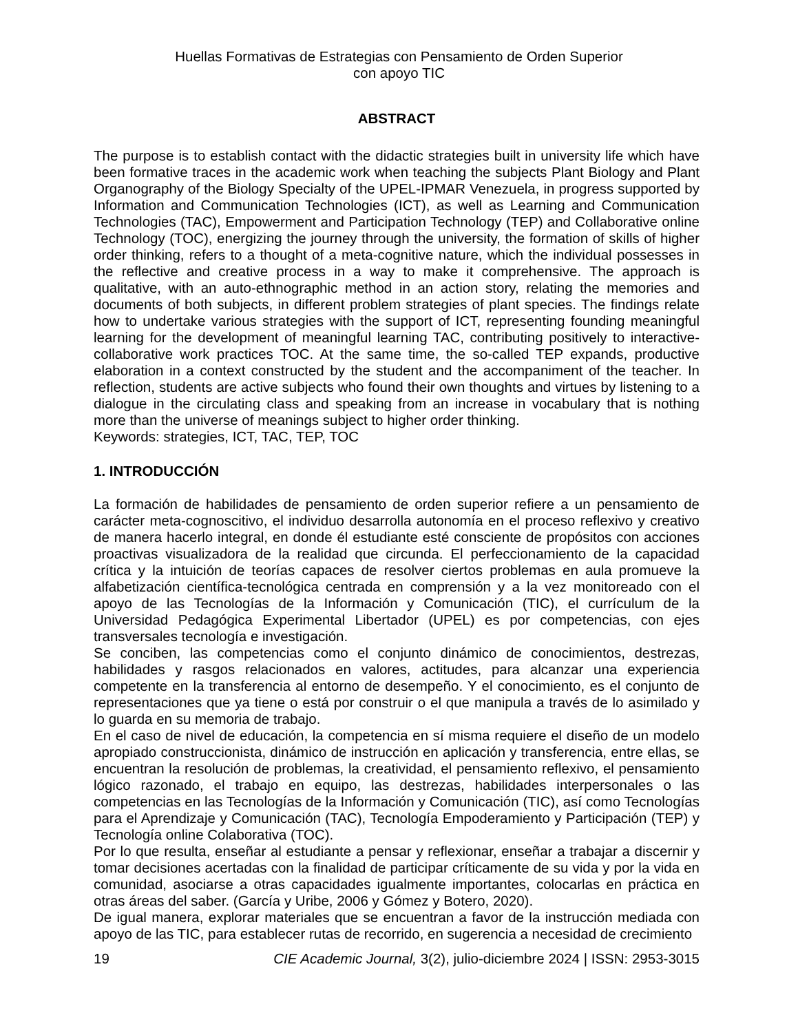Huellas Formativas de Estrategias con Pensamiento de Orden Superior
con apoyo TIC
ABSTRACT
The purpose is to establish contact with the didactic strategies built in university life which have been formative traces in the academic work when teaching the subjects Plant Biology and Plant Organography of the Biology Specialty of the UPEL-IPMAR Venezuela, in progress supported by Information and Communication Technologies (ICT), as well as Learning and Communication Technologies (TAC), Empowerment and Participation Technology (TEP) and Collaborative online Technology (TOC), energizing the journey through the university, the formation of skills of higher order thinking, refers to a thought of a meta-cognitive nature, which the individual possesses in the reflective and creative process in a way to make it comprehensive. The approach is qualitative, with an auto-ethnographic method in an action story, relating the memories and documents of both subjects, in different problem strategies of plant species. The findings relate how to undertake various strategies with the support of ICT, representing founding meaningful learning for the development of meaningful learning TAC, contributing positively to interactive-collaborative work practices TOC. At the same time, the so-called TEP expands, productive elaboration in a context constructed by the student and the accompaniment of the teacher. In reflection, students are active subjects who found their own thoughts and virtues by listening to a dialogue in the circulating class and speaking from an increase in vocabulary that is nothing more than the universe of meanings subject to higher order thinking.
Keywords: strategies, ICT, TAC, TEP, TOC
1. INTRODUCCIÓN
La formación de habilidades de pensamiento de orden superior refiere a un pensamiento de carácter meta-cognoscitivo, el individuo desarrolla autonomía en el proceso reflexivo y creativo de manera hacerlo integral, en donde él estudiante esté consciente de propósitos con acciones proactivas visualizadora de la realidad que circunda. El perfeccionamiento de la capacidad crítica y la intuición de teorías capaces de resolver ciertos problemas en aula promueve la alfabetización científica-tecnológica centrada en comprensión y a la vez monitoreado con el apoyo de las Tecnologías de la Información y Comunicación (TIC), el currículum de la Universidad Pedagógica Experimental Libertador (UPEL) es por competencias, con ejes transversales tecnología e investigación.
Se conciben, las competencias como el conjunto dinámico de conocimientos, destrezas, habilidades y rasgos relacionados en valores, actitudes, para alcanzar una experiencia competente en la transferencia al entorno de desempeño. Y el conocimiento, es el conjunto de representaciones que ya tiene o está por construir o el que manipula a través de lo asimilado y lo guarda en su memoria de trabajo.
En el caso de nivel de educación, la competencia en sí misma requiere el diseño de un modelo apropiado construccionista, dinámico de instrucción en aplicación y transferencia, entre ellas, se encuentran la resolución de problemas, la creatividad, el pensamiento reflexivo, el pensamiento lógico razonado, el trabajo en equipo, las destrezas, habilidades interpersonales o las competencias en las Tecnologías de la Información y Comunicación (TIC), así como Tecnologías para el Aprendizaje y Comunicación (TAC), Tecnología Empoderamiento y Participación (TEP) y Tecnología online Colaborativa (TOC).
Por lo que resulta, enseñar al estudiante a pensar y reflexionar, enseñar a trabajar a discernir y tomar decisiones acertadas con la finalidad de participar críticamente de su vida y por la vida en comunidad, asociarse a otras capacidades igualmente importantes, colocarlas en práctica en otras áreas del saber. (García y Uribe, 2006 y Gómez y Botero, 2020).
De igual manera, explorar materiales que se encuentran a favor de la instrucción mediada con apoyo de las TIC, para establecer rutas de recorrido, en sugerencia a necesidad de crecimiento
19 CIE Academic Journal, 3(2), julio-diciembre 2024 | ISSN: 2953-3015